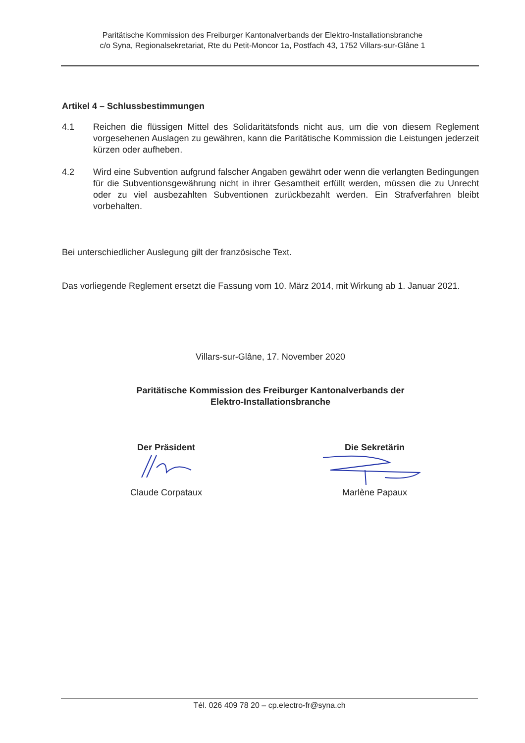Paritätische Kommission des Freiburger Kantonalverbands der Elektro-Installationsbranche
c/o Syna, Regionalsekretariat, Rte du Petit-Moncor 1a, Postfach 43, 1752 Villars-sur-Glâne 1
Artikel 4 – Schlussbestimmungen
4.1 Reichen die flüssigen Mittel des Solidaritätsfonds nicht aus, um die von diesem Reglement vorgesehenen Auslagen zu gewähren, kann die Paritätische Kommission die Leistungen jederzeit kürzen oder aufheben.
4.2 Wird eine Subvention aufgrund falscher Angaben gewährt oder wenn die verlangten Bedingungen für die Subventionsgewährung nicht in ihrer Gesamtheit erfüllt werden, müssen die zu Unrecht oder zu viel ausbezahlten Subventionen zurückbezahlt werden. Ein Strafverfahren bleibt vorbehalten.
Bei unterschiedlicher Auslegung gilt der französische Text.
Das vorliegende Reglement ersetzt die Fassung vom 10. März 2014, mit Wirkung ab 1. Januar 2021.
Villars-sur-Glâne, 17. November 2020
Paritätische Kommission des Freiburger Kantonalverbands der
Elektro-Installationsbranche
Der Präsident
Claude Corpataux
Die Sekretärin
Marlène Papaux
Tél. 026 409 78 20 – cp.electro-fr@syna.ch